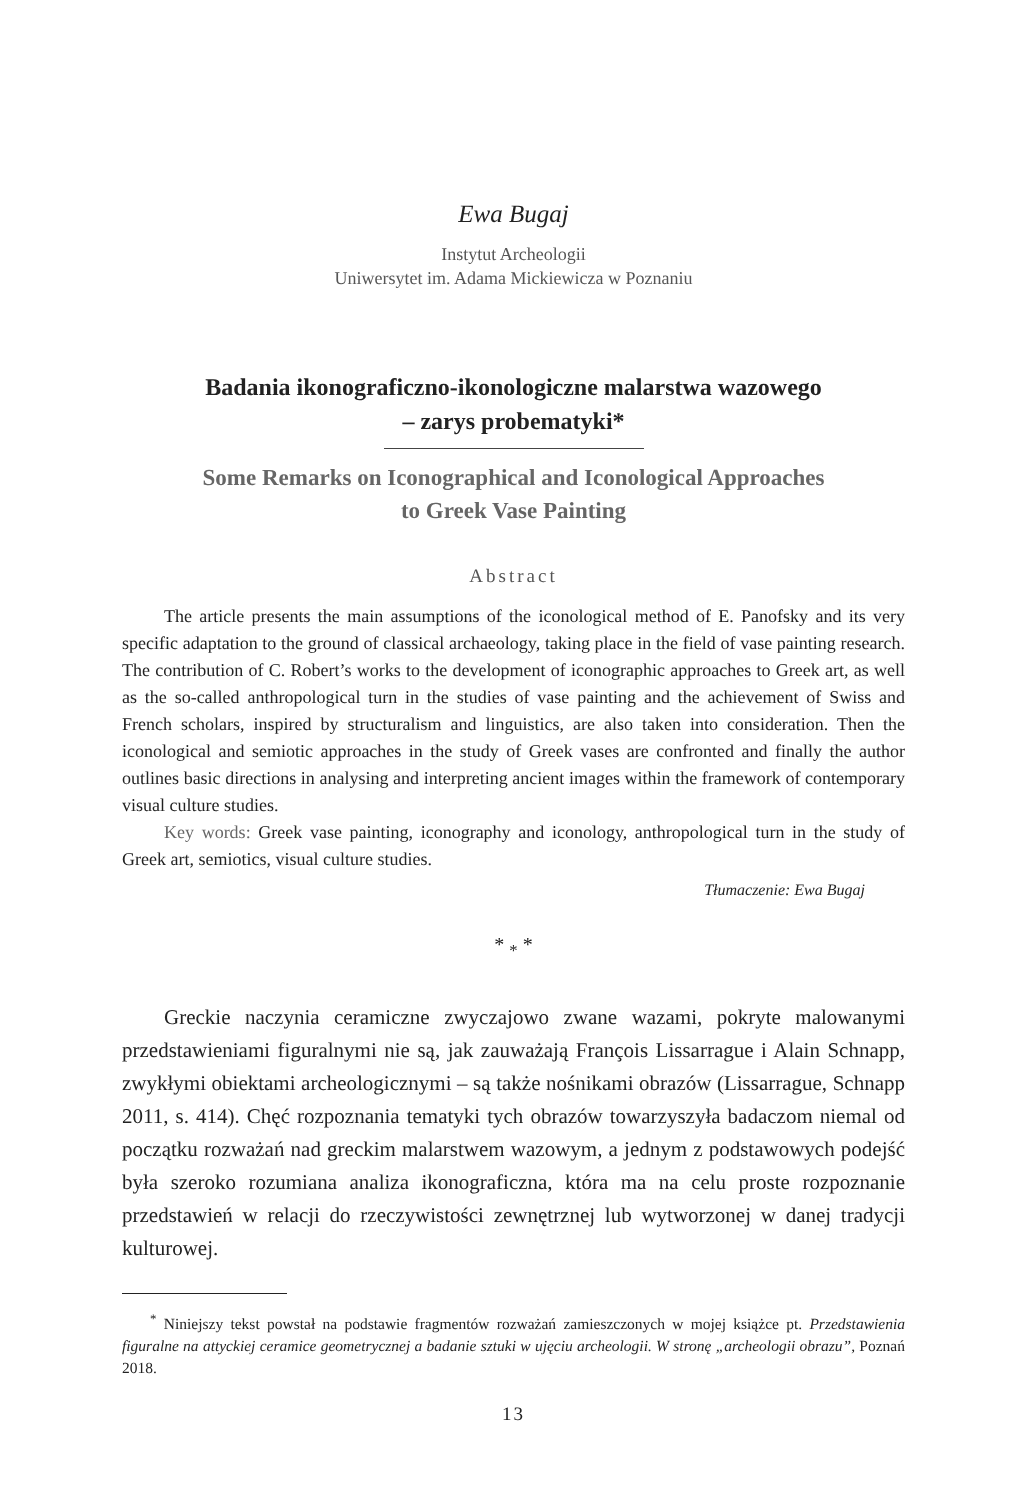Ewa Bugaj
Instytut Archeologii
Uniwersytet im. Adama Mickiewicza w Poznaniu
Badania ikonograficzno-ikonologiczne malarstwa wazowego
– zarys probematyki*
Some Remarks on Iconographical and Iconological Approaches
to Greek Vase Painting
Abstract
The article presents the main assumptions of the iconological method of E. Panofsky and its very specific adaptation to the ground of classical archaeology, taking place in the field of vase painting research. The contribution of C. Robert’s works to the development of iconographic approaches to Greek art, as well as the so-called anthropological turn in the studies of vase painting and the achievement of Swiss and French scholars, inspired by structuralism and linguistics, are also taken into consideration. Then the iconological and semiotic approaches in the study of Greek vases are confronted and finally the author outlines basic directions in analysing and interpreting ancient images within the framework of contemporary visual culture studies.
Key words: Greek vase painting, iconography and iconology, anthropological turn in the study of Greek art, semiotics, visual culture studies.
Tłumaczenie: Ewa Bugaj
* <sub>*</sub> *
Greckie naczynia ceramiczne zwyczajowo zwane wazami, pokryte malowanymi przedstawieniami figuralnymi nie są, jak zauważają François Lissarrague i Alain Schnapp, zwykłymi obiektami archeologicznymi – są także nośnikami obrazów (Lissarrague, Schnapp 2011, s. 414). Chęć rozpoznania tematyki tych obrazów towarzyszyła badaczom niemal od początku rozważań nad greckim malarstwem wazowym, a jednym z podstawowych podejść była szeroko rozumiana analiza ikonograficzna, która ma na celu proste rozpoznanie przedstawień w relacji do rzeczywistości zewnętrznej lub wytworzonej w danej tradycji kulturowej.
<sup>*</sup> Niniejszy tekst powstał na podstawie fragmentów rozważań zamieszczonych w mojej książce pt. Przedstawienia figuralne na attyckiej ceramice geometrycznej a badanie sztuki w ujęciu archeologii. W stronę „archeologii obrazu”, Poznań 2018.
13